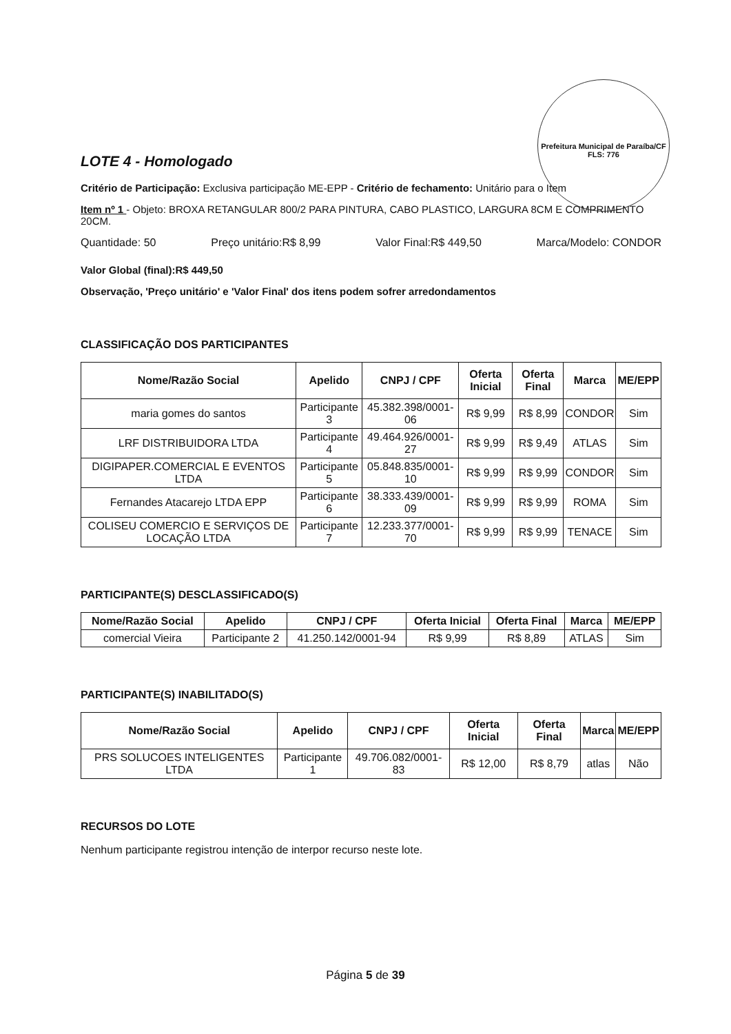Prefeitura Municipal de Paraíba/CF
FLS: 776
LOTE 4 - Homologado
Critério de Participação: Exclusiva participação ME-EPP - Critério de fechamento: Unitário para o Item
Item nº 1 - Objeto: BROXA RETANGULAR 800/2 PARA PINTURA, CABO PLASTICO, LARGURA 8CM E COMPRIMENTO 20CM.
Quantidade: 50 Preço unitário:R$ 8,99 Valor Final:R$ 449,50 Marca/Modelo: CONDOR
Valor Global (final):R$ 449,50
Observação, 'Preço unitário' e 'Valor Final' dos itens podem sofrer arredondamentos
CLASSIFICAÇÃO DOS PARTICIPANTES
| Nome/Razão Social | Apelido | CNPJ / CPF | Oferta Inicial | Oferta Final | Marca | ME/EPP |
| --- | --- | --- | --- | --- | --- | --- |
| maria gomes do santos | Participante 3 | 45.382.398/0001-06 | R$ 9,99 | R$ 8,99 | CONDOR | Sim |
| LRF DISTRIBUIDORA LTDA | Participante 4 | 49.464.926/0001-27 | R$ 9,99 | R$ 9,49 | ATLAS | Sim |
| DIGIPAPER.COMERCIAL E EVENTOS LTDA | Participante 5 | 05.848.835/0001-10 | R$ 9,99 | R$ 9,99 | CONDOR | Sim |
| Fernandes Atacarejo LTDA EPP | Participante 6 | 38.333.439/0001-09 | R$ 9,99 | R$ 9,99 | ROMA | Sim |
| COLISEU COMERCIO E SERVIÇOS DE LOCAÇÃO LTDA | Participante 7 | 12.233.377/0001-70 | R$ 9,99 | R$ 9,99 | TENACE | Sim |
PARTICIPANTE(S) DESCLASSIFICADO(S)
| Nome/Razão Social | Apelido | CNPJ / CPF | Oferta Inicial | Oferta Final | Marca | ME/EPP |
| --- | --- | --- | --- | --- | --- | --- |
| comercial Vieira | Participante 2 | 41.250.142/0001-94 | R$ 9,99 | R$ 8,89 | ATLAS | Sim |
PARTICIPANTE(S) INABILITADO(S)
| Nome/Razão Social | Apelido | CNPJ / CPF | Oferta Inicial | Oferta Final | Marca | ME/EPP |
| --- | --- | --- | --- | --- | --- | --- |
| PRS SOLUCOES INTELIGENTES LTDA | Participante 1 | 49.706.082/0001-83 | R$ 12,00 | R$ 8,79 | atlas | Não |
RECURSOS DO LOTE
Nenhum participante registrou intenção de interpor recurso neste lote.
Página 5 de 39